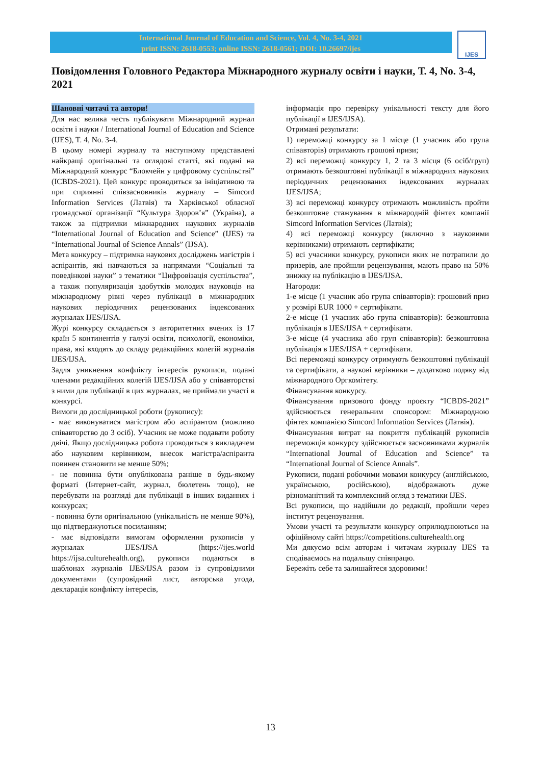International Journal of Education and Science, Vol. 4, No. 3-4, 2021
print ISSN: 2618-0553; online ISSN: 2618-0561; DOI: 10.26697/ijes
IJES
Повідомлення Головного Редактора Міжнародного журналу освіти і науки, Т. 4, No. 3-4, 2021
Шановні читачі та автори!
Для нас велика честь публікувати Міжнародний журнал освіти і науки / International Journal of Education and Science (IJES), T. 4, No. 3-4.
В цьому номері журналу та наступному представлені найкращі оригінальні та оглядові статті, які подані на Міжнародний конкурс “Блокчейн у цифровому суспільстві” (ICBDS-2021). Цей конкурс проводиться за ініціативою та при сприянні співзасновників журналу – Simcord Information Services (Латвія) та Харківської обласної громадської організації “Культура Здоров’я” (Україна), а також за підтримки міжнародних наукових журналів “International Journal of Education and Science” (IJES) та “International Journal of Science Annals” (IJSA).
Мета конкурсу – підтримка наукових досліджень магістрів і аспірантів, які навчаються за напрямами “Соціальні та поведінкові науки” з тематики “Цифровізація суспільства”, а також популяризація здобутків молодих науковців на міжнародному рівні через публікації в міжнародних наукових періодичних рецензованих індексованих журналах IJES/IJSA.
Журі конкурсу складається з авторитетних вчених із 17 країн 5 континентів у галузі освіти, психології, економіки, права, які входять до складу редакційних колегій журналів IJES/IJSA.
Задля уникнення конфлікту інтересів рукописи, подані членами редакційних колегій IJES/IJSA або у співавторстві з ними для публікації в цих журналах, не приймали участі в конкурсі.
Вимоги до дослідницької роботи (рукопису):
- має виконуватися магістром або аспірантом (можливо співавторство до 3 осіб). Учасник не може подавати роботу двічі. Якщо дослідницька робота проводиться з викладачем або науковим керівником, внесок магістра/аспіранта повинен становити не менше 50%;
- не повинна бути опублікована раніше в будь-якому форматі (Інтернет-сайт, журнал, бюлетень тощо), не перебувати на розгляді для публікації в інших виданнях і конкурсах;
- повинна бути оригінальною (унікальність не менше 90%), що підтверджуються посиланням;
- має відповідати вимогам оформлення рукописів у журналах IJES/IJSA (https://ijes.world https://ijsa.culturehealth.org), рукописи подаються в шаблонах журналів IJES/IJSA разом із супровідними документами (супровідний лист, авторська угода, декларація конфлікту інтересів,
інформація про перевірку унікальності тексту для його публікації в IJES/IJSA).
Отримані результати:
1) переможці конкурсу за 1 місце (1 учасник або група співавторів) отримають грошові призи;
2) всі переможці конкурсу 1, 2 та 3 місця (6 осіб/груп) отримають безкоштовні публікації в міжнародних наукових періодичних рецензованих індексованих журналах IJES/IJSA;
3) всі переможці конкурсу отримають можливість пройти безкоштовне стажування в міжнародній фінтех компанії Simcord Information Services (Латвія);
4) всі переможці конкурсу (включно з науковими керівниками) отримають сертифікати;
5) всі учасники конкурсу, рукописи яких не потрапили до призерів, але пройшли рецензування, мають право на 50% знижку на публікацію в IJES/IJSA.
Нагороди:
1-е місце (1 учасник або група співавторів): грошовий приз у розмірі EUR 1000 + сертифікати.
2-е місце (1 учасник або група співавторів): безкоштовна публікація в IJES/IJSA + сертифікати.
3-е місце (4 учасника або груп співавторів): безкоштовна публікація в IJES/IJSA + сертифікати.
Всі переможці конкурсу отримують безкоштовні публікації та сертифікати, а наукові керівники – додатково подяку від міжнародного Оргкомітету.
Фінансування конкурсу.
Фінансування призового фонду проєкту “ICBDS-2021” здійснюється генеральним спонсором: Міжнародною фінтех компанією Simcord Information Services (Латвія).
Фінансування витрат на покриття публікацій рукописів переможців конкурсу здійснюється засновниками журналів “International Journal of Education and Science” та “International Journal of Science Annals”.
Рукописи, подані робочими мовами конкурсу (англійською, українською, російською), відображають дуже різноманітний та комплексний огляд з тематики IJES.
Всі рукописи, що надійшли до редакції, пройшли через інститут рецензування.
Умови участі та результати конкурсу оприлюднюються на офіційному сайті https://competitions.culturehealth.org
Ми дякуємо всім авторам і читачам журналу IJES та сподіваємось на подальшу співпрацю.
Бережіть себе та залишайтеся здоровими!
13